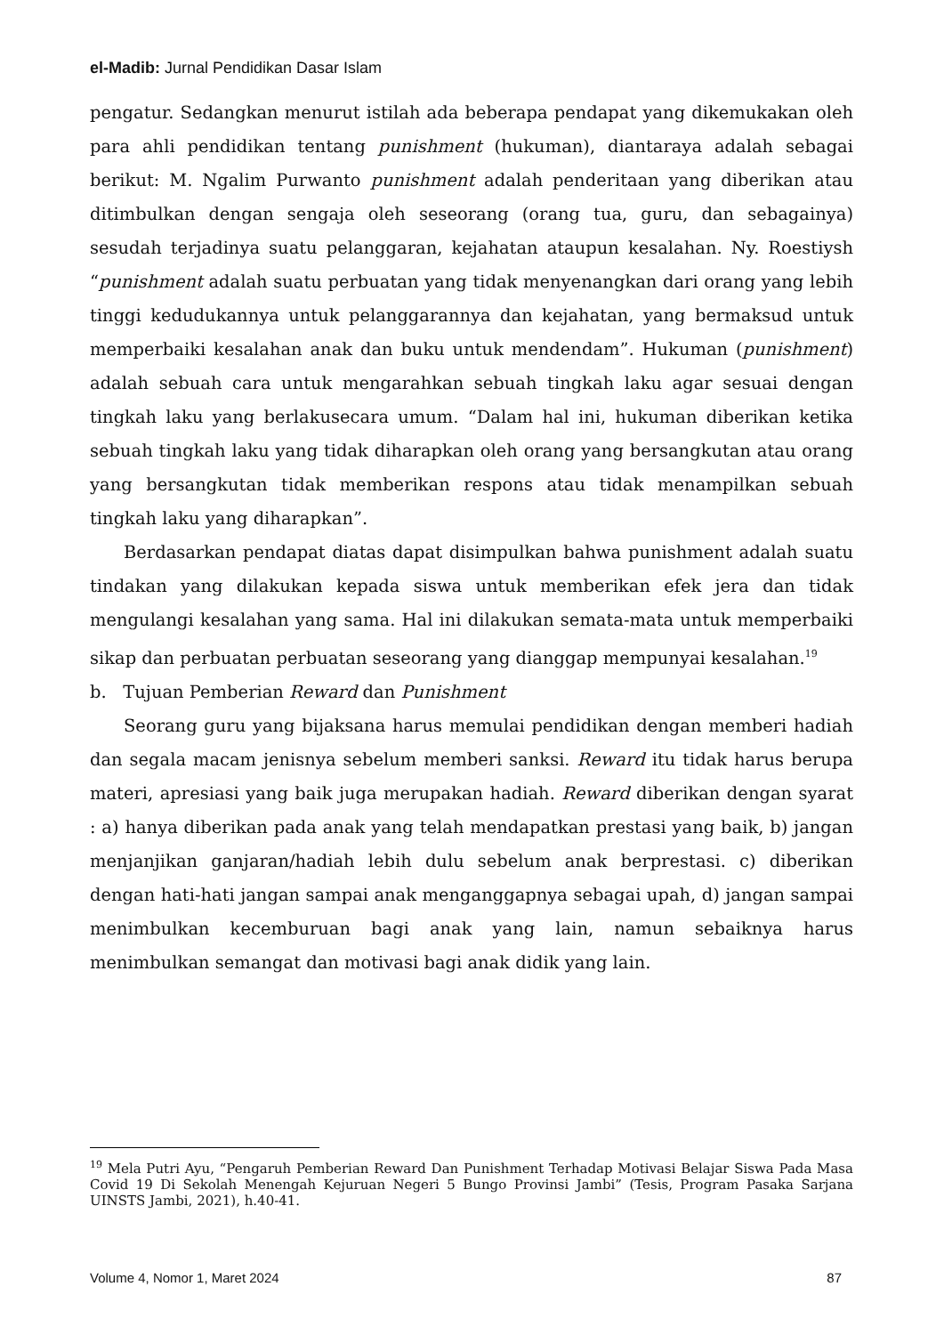el-Madib: Jurnal Pendidikan Dasar Islam
pengatur. Sedangkan menurut istilah ada beberapa pendapat yang dikemukakan oleh para ahli pendidikan tentang punishment (hukuman), diantaraya adalah sebagai berikut: M. Ngalim Purwanto punishment adalah penderitaan yang diberikan atau ditimbulkan dengan sengaja oleh seseorang (orang tua, guru, dan sebagainya) sesudah terjadinya suatu pelanggaran, kejahatan ataupun kesalahan. Ny. Roestiysh “punishment adalah suatu perbuatan yang tidak menyenangkan dari orang yang lebih tinggi kedudukannya untuk pelanggarannya dan kejahatan, yang bermaksud untuk memperbaiki kesalahan anak dan buku untuk mendendam”. Hukuman (punishment) adalah sebuah cara untuk mengarahkan sebuah tingkah laku agar sesuai dengan tingkah laku yang berlakusecara umum. “Dalam hal ini, hukuman diberikan ketika sebuah tingkah laku yang tidak diharapkan oleh orang yang bersangkutan atau orang yang bersangkutan tidak memberikan respons atau tidak menampilkan sebuah tingkah laku yang diharapkan”.
Berdasarkan pendapat diatas dapat disimpulkan bahwa punishment adalah suatu tindakan yang dilakukan kepada siswa untuk memberikan efek jera dan tidak mengulangi kesalahan yang sama. Hal ini dilakukan semata-mata untuk memperbaiki sikap dan perbuatan perbuatan seseorang yang dianggap mempunyai kesalahan.<sup>19</sup>
b. Tujuan Pemberian Reward dan Punishment
Seorang guru yang bijaksana harus memulai pendidikan dengan memberi hadiah dan segala macam jenisnya sebelum memberi sanksi. Reward itu tidak harus berupa materi, apresiasi yang baik juga merupakan hadiah. Reward diberikan dengan syarat : a) hanya diberikan pada anak yang telah mendapatkan prestasi yang baik, b) jangan menjanjikan ganjaran/hadiah lebih dulu sebelum anak berprestasi. c) diberikan dengan hati-hati jangan sampai anak menganggapnya sebagai upah, d) jangan sampai menimbulkan kecemburuan bagi anak yang lain, namun sebaiknya harus menimbulkan semangat dan motivasi bagi anak didik yang lain.
<sup>19</sup> Mela Putri Ayu, “Pengaruh Pemberian Reward Dan Punishment Terhadap Motivasi Belajar Siswa Pada Masa Covid 19 Di Sekolah Menengah Kejuruan Negeri 5 Bungo Provinsi Jambi” (Tesis, Program Pasaka Sarjana UINSTS Jambi, 2021), h.40-41.
Volume 4, Nomor 1, Maret 2024 87